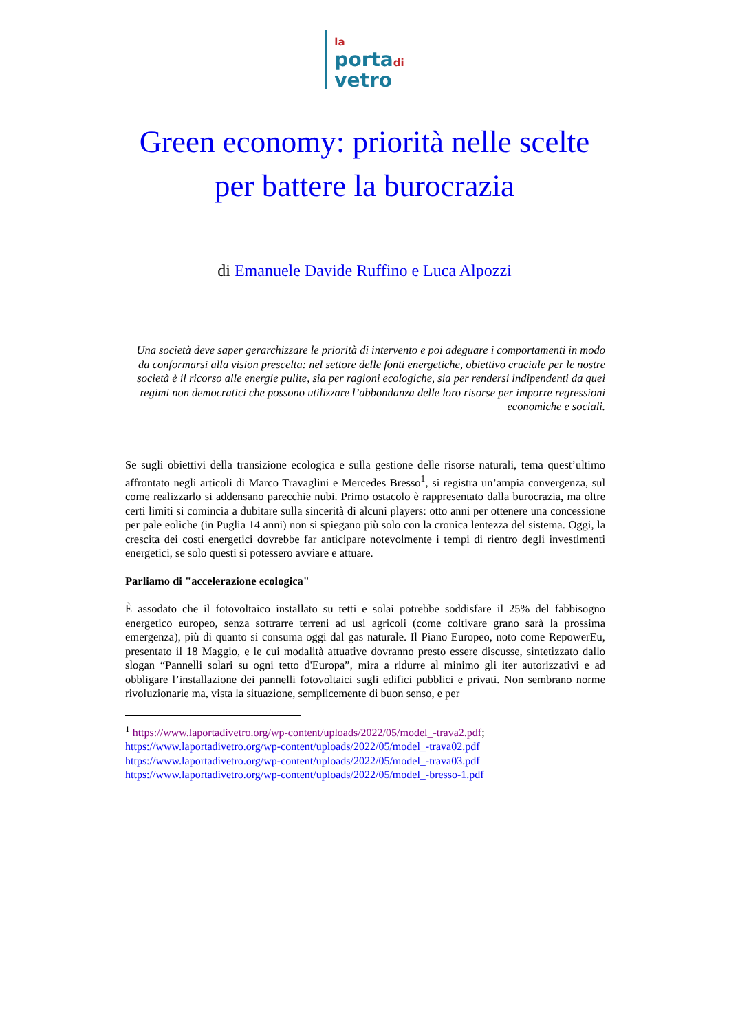la
portadi
vetro
Green economy: priorità nelle scelte per battere la burocrazia
di Emanuele Davide Ruffino e Luca Alpozzi
Una società deve saper gerarchizzare le priorità di intervento e poi adeguare i comportamenti in modo da conformarsi alla vision prescelta: nel settore delle fonti energetiche, obiettivo cruciale per le nostre società è il ricorso alle energie pulite, sia per ragioni ecologiche, sia per rendersi indipendenti da quei regimi non democratici che possono utilizzare l’abbondanza delle loro risorse per imporre regressioni economiche e sociali.
Se sugli obiettivi della transizione ecologica e sulla gestione delle risorse naturali, tema quest’ultimo affrontato negli articoli di Marco Travaglini e Mercedes Bresso<sup>1</sup>, si registra un’ampia convergenza, sul come realizzarlo si addensano parecchie nubi. Primo ostacolo è rappresentato dalla burocrazia, ma oltre certi limiti si comincia a dubitare sulla sincerità di alcuni players: otto anni per ottenere una concessione per pale eoliche (in Puglia 14 anni) non si spiegano più solo con la cronica lentezza del sistema. Oggi, la crescita dei costi energetici dovrebbe far anticipare notevolmente i tempi di rientro degli investimenti energetici, se solo questi si potessero avviare e attuare.
Parliamo di "accelerazione ecologica"
È assodato che il fotovoltaico installato su tetti e solai potrebbe soddisfare il 25% del fabbisogno energetico europeo, senza sottrarre terreni ad usi agricoli (come coltivare grano sarà la prossima emergenza), più di quanto si consuma oggi dal gas naturale. Il Piano Europeo, noto come RepowerEu, presentato il 18 Maggio, e le cui modalità attuative dovranno presto essere discusse, sintetizzato dallo slogan “Pannelli solari su ogni tetto d'Europa”, mira a ridurre al minimo gli iter autorizzativi e ad obbligare l’installazione dei pannelli fotovoltaici sugli edifici pubblici e privati. Non sembrano norme rivoluzionarie ma, vista la situazione, semplicemente di buon senso, e per
<sup>1</sup> https://www.laportadivetro.org/wp-content/uploads/2022/05/model_-trava2.pdf;
https://www.laportadivetro.org/wp-content/uploads/2022/05/model_-trava02.pdf
https://www.laportadivetro.org/wp-content/uploads/2022/05/model_-trava03.pdf
https://www.laportadivetro.org/wp-content/uploads/2022/05/model_-bresso-1.pdf